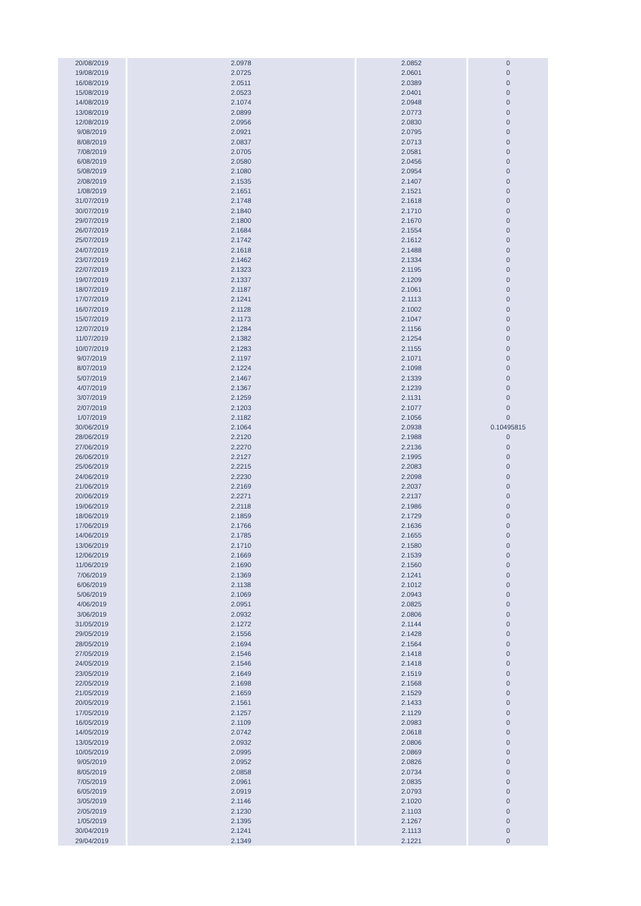| 20/08/2019 | 2.0978 | 2.0852 | 0 |
| 19/08/2019 | 2.0725 | 2.0601 | 0 |
| 16/08/2019 | 2.0511 | 2.0389 | 0 |
| 15/08/2019 | 2.0523 | 2.0401 | 0 |
| 14/08/2019 | 2.1074 | 2.0948 | 0 |
| 13/08/2019 | 2.0899 | 2.0773 | 0 |
| 12/08/2019 | 2.0956 | 2.0830 | 0 |
| 9/08/2019 | 2.0921 | 2.0795 | 0 |
| 8/08/2019 | 2.0837 | 2.0713 | 0 |
| 7/08/2019 | 2.0705 | 2.0581 | 0 |
| 6/08/2019 | 2.0580 | 2.0456 | 0 |
| 5/08/2019 | 2.1080 | 2.0954 | 0 |
| 2/08/2019 | 2.1535 | 2.1407 | 0 |
| 1/08/2019 | 2.1651 | 2.1521 | 0 |
| 31/07/2019 | 2.1748 | 2.1618 | 0 |
| 30/07/2019 | 2.1840 | 2.1710 | 0 |
| 29/07/2019 | 2.1800 | 2.1670 | 0 |
| 26/07/2019 | 2.1684 | 2.1554 | 0 |
| 25/07/2019 | 2.1742 | 2.1612 | 0 |
| 24/07/2019 | 2.1618 | 2.1488 | 0 |
| 23/07/2019 | 2.1462 | 2.1334 | 0 |
| 22/07/2019 | 2.1323 | 2.1195 | 0 |
| 19/07/2019 | 2.1337 | 2.1209 | 0 |
| 18/07/2019 | 2.1187 | 2.1061 | 0 |
| 17/07/2019 | 2.1241 | 2.1113 | 0 |
| 16/07/2019 | 2.1128 | 2.1002 | 0 |
| 15/07/2019 | 2.1173 | 2.1047 | 0 |
| 12/07/2019 | 2.1284 | 2.1156 | 0 |
| 11/07/2019 | 2.1382 | 2.1254 | 0 |
| 10/07/2019 | 2.1283 | 2.1155 | 0 |
| 9/07/2019 | 2.1197 | 2.1071 | 0 |
| 8/07/2019 | 2.1224 | 2.1098 | 0 |
| 5/07/2019 | 2.1467 | 2.1339 | 0 |
| 4/07/2019 | 2.1367 | 2.1239 | 0 |
| 3/07/2019 | 2.1259 | 2.1131 | 0 |
| 2/07/2019 | 2.1203 | 2.1077 | 0 |
| 1/07/2019 | 2.1182 | 2.1056 | 0 |
| 30/06/2019 | 2.1064 | 2.0938 | 0.10495815 |
| 28/06/2019 | 2.2120 | 2.1988 | 0 |
| 27/06/2019 | 2.2270 | 2.2136 | 0 |
| 26/06/2019 | 2.2127 | 2.1995 | 0 |
| 25/06/2019 | 2.2215 | 2.2083 | 0 |
| 24/06/2019 | 2.2230 | 2.2098 | 0 |
| 21/06/2019 | 2.2169 | 2.2037 | 0 |
| 20/06/2019 | 2.2271 | 2.2137 | 0 |
| 19/06/2019 | 2.2118 | 2.1986 | 0 |
| 18/06/2019 | 2.1859 | 2.1729 | 0 |
| 17/06/2019 | 2.1766 | 2.1636 | 0 |
| 14/06/2019 | 2.1785 | 2.1655 | 0 |
| 13/06/2019 | 2.1710 | 2.1580 | 0 |
| 12/06/2019 | 2.1669 | 2.1539 | 0 |
| 11/06/2019 | 2.1690 | 2.1560 | 0 |
| 7/06/2019 | 2.1369 | 2.1241 | 0 |
| 6/06/2019 | 2.1138 | 2.1012 | 0 |
| 5/06/2019 | 2.1069 | 2.0943 | 0 |
| 4/06/2019 | 2.0951 | 2.0825 | 0 |
| 3/06/2019 | 2.0932 | 2.0806 | 0 |
| 31/05/2019 | 2.1272 | 2.1144 | 0 |
| 29/05/2019 | 2.1556 | 2.1428 | 0 |
| 28/05/2019 | 2.1694 | 2.1564 | 0 |
| 27/05/2019 | 2.1546 | 2.1418 | 0 |
| 24/05/2019 | 2.1546 | 2.1418 | 0 |
| 23/05/2019 | 2.1649 | 2.1519 | 0 |
| 22/05/2019 | 2.1698 | 2.1568 | 0 |
| 21/05/2019 | 2.1659 | 2.1529 | 0 |
| 20/05/2019 | 2.1561 | 2.1433 | 0 |
| 17/05/2019 | 2.1257 | 2.1129 | 0 |
| 16/05/2019 | 2.1109 | 2.0983 | 0 |
| 14/05/2019 | 2.0742 | 2.0618 | 0 |
| 13/05/2019 | 2.0932 | 2.0806 | 0 |
| 10/05/2019 | 2.0995 | 2.0869 | 0 |
| 9/05/2019 | 2.0952 | 2.0826 | 0 |
| 8/05/2019 | 2.0858 | 2.0734 | 0 |
| 7/05/2019 | 2.0961 | 2.0835 | 0 |
| 6/05/2019 | 2.0919 | 2.0793 | 0 |
| 3/05/2019 | 2.1146 | 2.1020 | 0 |
| 2/05/2019 | 2.1230 | 2.1103 | 0 |
| 1/05/2019 | 2.1395 | 2.1267 | 0 |
| 30/04/2019 | 2.1241 | 2.1113 | 0 |
| 29/04/2019 | 2.1349 | 2.1221 | 0 |